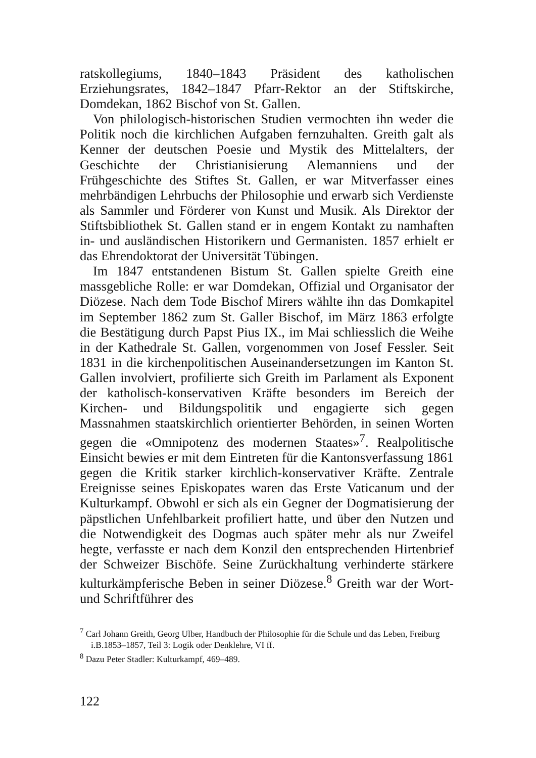ratskollegiums, 1840–1843 Präsident des katholischen Erziehungsrates, 1842–1847 Pfarr-Rektor an der Stiftskirche, Domdekan, 1862 Bischof von St. Gallen.
Von philologisch-historischen Studien vermochten ihn weder die Politik noch die kirchlichen Aufgaben fernzuhalten. Greith galt als Kenner der deutschen Poesie und Mystik des Mittelalters, der Geschichte der Christianisierung Alemanniens und der Frühgeschichte des Stiftes St. Gallen, er war Mitverfasser eines mehrbändigen Lehrbuchs der Philosophie und erwarb sich Verdienste als Sammler und Förderer von Kunst und Musik. Als Direktor der Stiftsbibliothek St. Gallen stand er in engem Kontakt zu namhaften in- und ausländischen Historikern und Germanisten. 1857 erhielt er das Ehrendoktorat der Universität Tübingen.
Im 1847 entstandenen Bistum St. Gallen spielte Greith eine massgebliche Rolle: er war Domdekan, Offizial und Organisator der Diözese. Nach dem Tode Bischof Mirers wählte ihn das Domkapitel im September 1862 zum St. Galler Bischof, im März 1863 erfolgte die Bestätigung durch Papst Pius IX., im Mai schliesslich die Weihe in der Kathedrale St. Gallen, vorgenommen von Josef Fessler. Seit 1831 in die kirchenpolitischen Auseinandersetzungen im Kanton St. Gallen involviert, profilierte sich Greith im Parlament als Exponent der katholisch-konservativen Kräfte besonders im Bereich der Kirchen- und Bildungspolitik und engagierte sich gegen Massnahmen staatskirchlich orientierter Behörden, in seinen Worten gegen die «Omnipotenz des modernen Staates»<sup>7</sup>. Realpolitische Einsicht bewies er mit dem Eintreten für die Kantonsverfassung 1861 gegen die Kritik starker kirchlich-konservativer Kräfte. Zentrale Ereignisse seines Episkopates waren das Erste Vaticanum und der Kulturkampf. Obwohl er sich als ein Gegner der Dogmatisierung der päpstlichen Unfehlbarkeit profiliert hatte, und über den Nutzen und die Notwendigkeit des Dogmas auch später mehr als nur Zweifel hegte, verfasste er nach dem Konzil den entsprechenden Hirtenbrief der Schweizer Bischöfe. Seine Zurückhaltung verhinderte stärkere kulturkämpferische Beben in seiner Diözese.<sup>8</sup> Greith war der Wort- und Schriftführer des
<sup>7</sup> Carl Johann Greith, Georg Ulber, Handbuch der Philosophie für die Schule und das Leben, Freiburg i.B.1853–1857, Teil 3: Logik oder Denklehre, VI ff.
<sup>8</sup> Dazu Peter Stadler: Kulturkampf, 469–489.
122